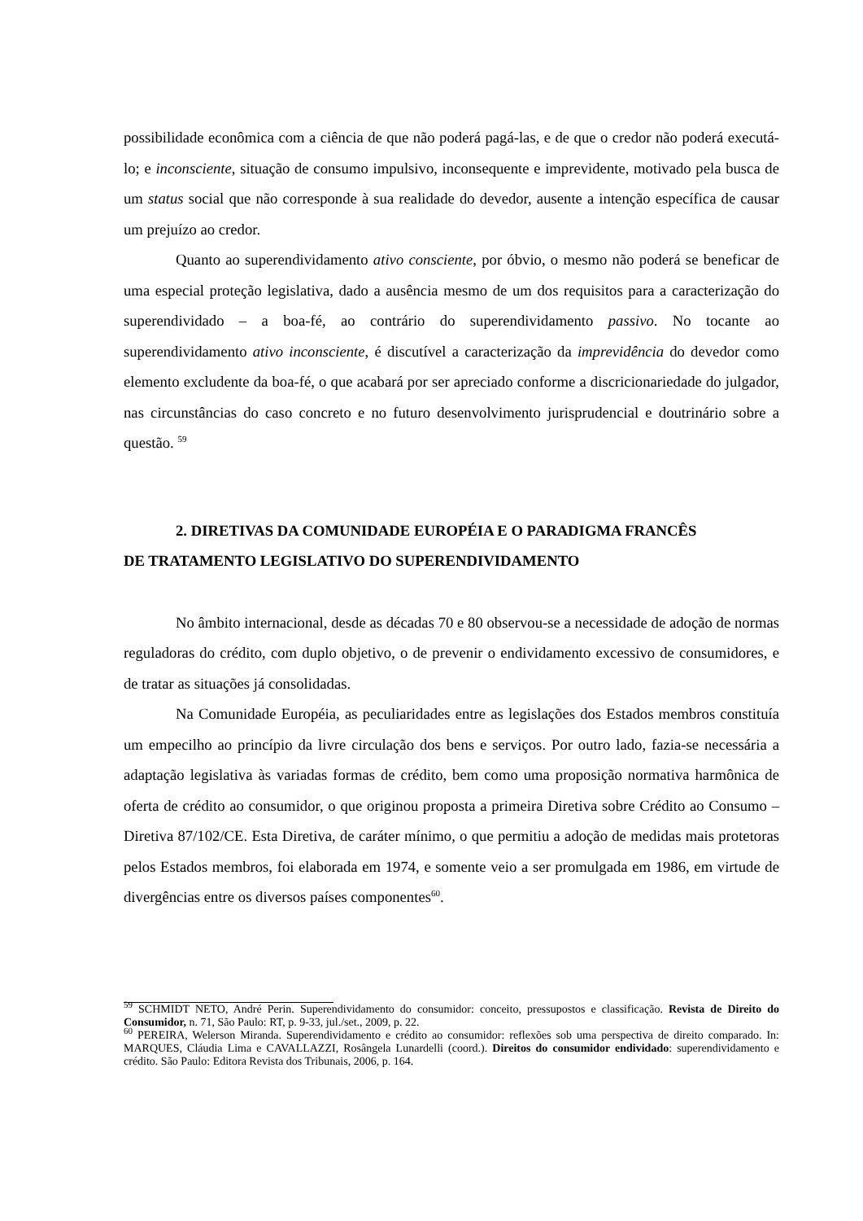possibilidade econômica com a ciência de que não poderá pagá-las, e de que o credor não poderá executá-lo; e inconsciente, situação de consumo impulsivo, inconsequente e imprevidente, motivado pela busca de um status social que não corresponde à sua realidade do devedor, ausente a intenção específica de causar um prejuízo ao credor.
Quanto ao superendividamento ativo consciente, por óbvio, o mesmo não poderá se beneficar de uma especial proteção legislativa, dado a ausência mesmo de um dos requisitos para a caracterização do superendividado – a boa-fé, ao contrário do superendividamento passivo. No tocante ao superendividamento ativo inconsciente, é discutível a caracterização da imprevidência do devedor como elemento excludente da boa-fé, o que acabará por ser apreciado conforme a discricionariedade do julgador, nas circunstâncias do caso concreto e no futuro desenvolvimento jurisprudencial e doutrinário sobre a questão. <sup>59</sup>
2. DIRETIVAS DA COMUNIDADE EUROPÉIA E O PARADIGMA FRANCÊS
DE TRATAMENTO LEGISLATIVO DO SUPERENDIVIDAMENTO
No âmbito internacional, desde as décadas 70 e 80 observou-se a necessidade de adoção de normas reguladoras do crédito, com duplo objetivo, o de prevenir o endividamento excessivo de consumidores, e de tratar as situações já consolidadas.
Na Comunidade Européia, as peculiaridades entre as legislações dos Estados membros constituía um empecilho ao princípio da livre circulação dos bens e serviços. Por outro lado, fazia-se necessária a adaptação legislativa às variadas formas de crédito, bem como uma proposição normativa harmônica de oferta de crédito ao consumidor, o que originou proposta a primeira Diretiva sobre Crédito ao Consumo – Diretiva 87/102/CE. Esta Diretiva, de caráter mínimo, o que permitiu a adoção de medidas mais protetoras pelos Estados membros, foi elaborada em 1974, e somente veio a ser promulgada em 1986, em virtude de divergências entre os diversos países componentes<sup>60</sup>.
<sup>59</sup> SCHMIDT NETO, André Perin. Superendividamento do consumidor: conceito, pressupostos e classificação. Revista de Direito do Consumidor, n. 71, São Paulo: RT, p. 9-33, jul./set., 2009, p. 22.
<sup>60</sup> PEREIRA, Welerson Miranda. Superendividamento e crédito ao consumidor: reflexões sob uma perspectiva de direito comparado. In: MARQUES, Cláudia Lima e CAVALLAZZI, Rosângela Lunardelli (coord.). Direitos do consumidor endividado: superendividamento e crédito. São Paulo: Editora Revista dos Tribunais, 2006, p. 164.